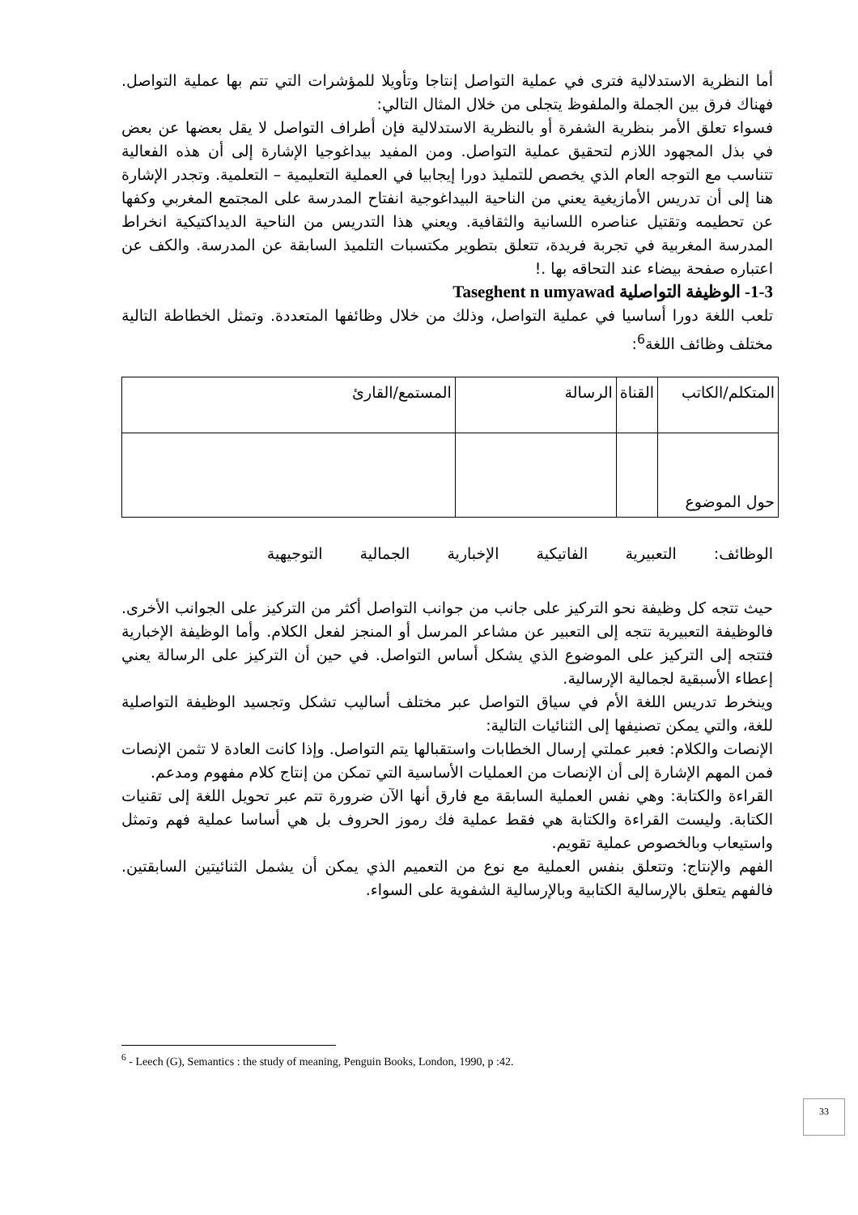أما النظرية الاستدلالية فترى في عملية التواصل إنتاجا وتأويلا للمؤشرات التي تتم بها عملية التواصل. فهناك فرق بين الجملة والملفوظ يتجلى من خلال المثال التالي:
فسواء تعلق الأمر بنظرية الشفرة أو بالنظرية الاستدلالية فإن أطراف التواصل لا يقل بعضها عن بعض في بذل المجهود اللازم لتحقيق عملية التواصل. ومن المفيد بيداغوجيا الإشارة إلى أن هذه الفعالية تتناسب مع التوجه العام الذي يخصص للتمليذ دورا إيجابيا في العملية التعليمية – التعلمية. وتجدر الإشارة هنا إلى أن تدريس الأمازيغية يعني من الناحية البيداغوجية انفتاح المدرسة على المجتمع المغربي وكفها عن تحطيمه وتقتيل عناصره اللسانية والثقافية. ويعني هذا التدريس من الناحية الديداكتيكية انخراط المدرسة المغربية في تجربة فريدة، تتعلق بتطوير مكتسبات التلميذ السابقة عن المدرسة. والكف عن اعتباره صفحة بيضاء عند التحاقه بها .!
1-3- الوظيفة التواصلية Taseghent n umyawad
تلعب اللغة دورا أساسيا في عملية التواصل، وذلك من خلال وظائفها المتعددة. وتمثل الخطاطة التالية مختلف وظائف اللغة<sup>6</sup>:
| المتكلم/الكاتب | القناة | الرسالة | المستمع/القارئ |
| حول الموضوع | | | |
الوظائف: التعبيرية الفاتيكية الإخبارية الجمالية التوجيهية
حيث تتجه كل وظيفة نحو التركيز على جانب من جوانب التواصل أكثر من التركيز على الجوانب الأخرى. فالوظيفة التعبيرية تتجه إلى التعبير عن مشاعر المرسل أو المنجز لفعل الكلام. وأما الوظيفة الإخبارية فتتجه إلى التركيز على الموضوع الذي يشكل أساس التواصل. في حين أن التركيز على الرسالة يعني إعطاء الأسبقية لجمالية الإرسالية.
وينخرط تدريس اللغة الأم في سياق التواصل عبر مختلف أساليب تشكل وتجسيد الوظيفة التواصلية للغة، والتي يمكن تصنيفها إلى الثنائيات التالية:
الإنصات والكلام: فعبر عملتي إرسال الخطابات واستقبالها يتم التواصل. وإذا كانت العادة لا تثمن الإنصات فمن المهم الإشارة إلى أن الإنصات من العمليات الأساسية التي تمكن من إنتاج كلام مفهوم ومدعم.
القراءة والكتابة: وهي نفس العملية السابقة مع فارق أنها الآن ضرورة تتم عبر تحويل اللغة إلى تقنيات الكتابة. وليست القراءة والكتابة هي فقط عملية فك رموز الحروف بل هي أساسا عملية فهم وتمثل واستيعاب وبالخصوص عملية تقويم.
الفهم والإنتاج: وتتعلق بنفس العملية مع نوع من التعميم الذي يمكن أن يشمل الثنائيتين السابقتين. فالفهم يتعلق بالإرسالية الكتابية وبالإرسالية الشفوية على السواء.
<sup>6</sup> - Leech (G), Semantics : the study of meaning, Penguin Books, London, 1990, p :42.
33